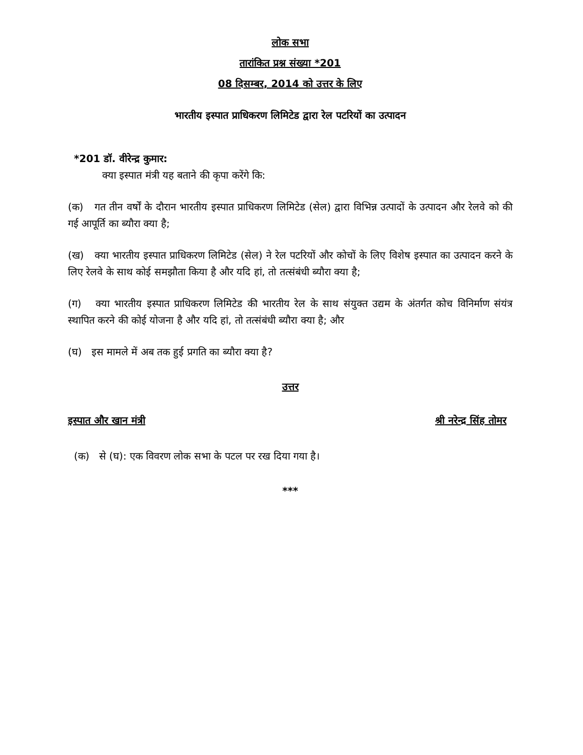लोक सभा
तारांकित प्रश्न संख्या *201
08 दिसम्बर, 2014 को उत्तर के लिए
भारतीय इस्पात प्राधिकरण लिमिटेड द्वारा रेल पटरियों का उत्पादन
*201 डॉ. वीरेन्द्र कुमार:
क्या इस्पात मंत्री यह बताने की कृपा करेंगे कि:
(क) गत तीन वर्षों के दौरान भारतीय इस्पात प्राधिकरण लिमिटेड (सेल) द्वारा विभिन्न उत्पादों के उत्पादन और रेलवे को की गई आपूर्ति का ब्यौरा क्या है;
(ख) क्या भारतीय इस्पात प्राधिकरण लिमिटेड (सेल) ने रेल पटरियों और कोचों के लिए विशेष इस्पात का उत्पादन करने के लिए रेलवे के साथ कोई समझौता किया है और यदि हां, तो तत्संबंधी ब्यौरा क्या है;
(ग) क्या भारतीय इस्पात प्राधिकरण लिमिटेड की भारतीय रेल के साथ संयुक्त उद्यम के अंतर्गत कोच विनिर्माण संयंत्र स्थापित करने की कोई योजना है और यदि हां, तो तत्संबंधी ब्यौरा क्या है; और
(घ) इस मामले में अब तक हुई प्रगति का ब्यौरा क्या है?
उत्तर
इस्पात और खान मंत्री श्री नरेन्द्र सिंह तोमर
(क) से (घ): एक विवरण लोक सभा के पटल पर रख दिया गया है।
***